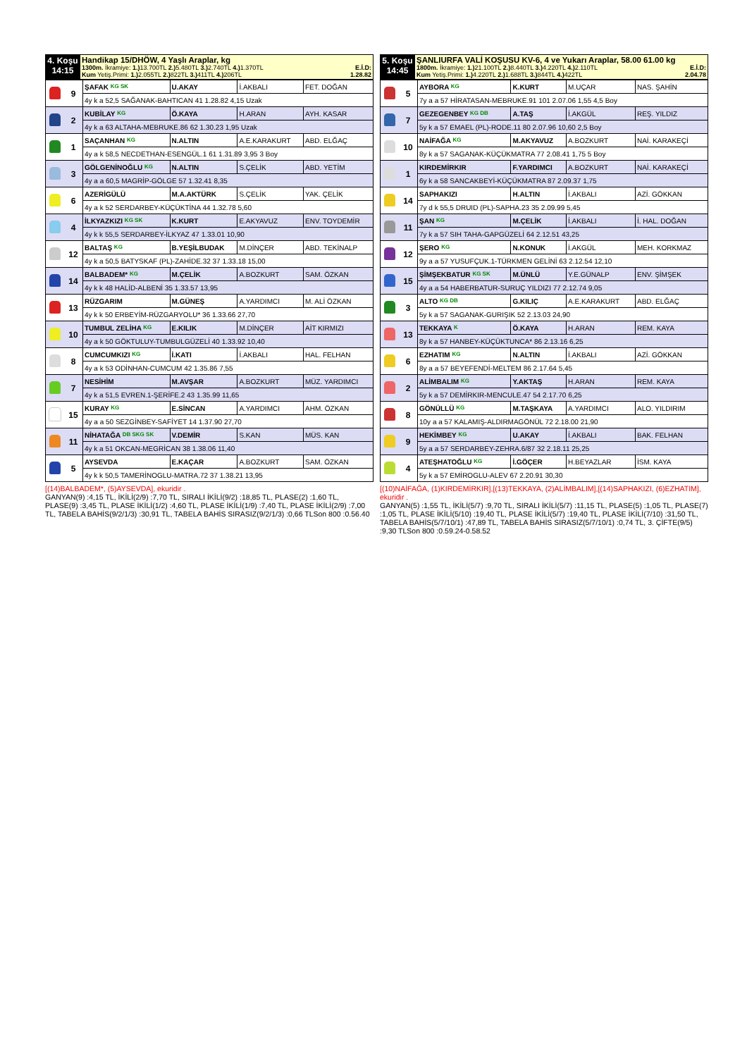| 4. Koşu 14:15 | Handikap 15/DHÖW, 4 Yaşlı Araplar, kg 1300m. İkramiye: 1.) 13.700TL 2.) 5.480TL 3.) 2.740TL 4.) 1.370TL E.İ.D: Kum Yetiş.Primi: 1.) 2.055TL 2.) 822TL 3.) 411TL 4.) 206TL 1.28.82 |
| | 9 | ŞAFAK <sup>KG SK</sup> | U.AKAY | İ.AKBALI | FET. DOĞAN |
| | | 4y k a 52,5 SAĞANAK-BAHTICAN 41 1.28.82 4,15 Uzak | | | |
| | 2 | KUBİLAY <sup>KG</sup> | Ö.KAYA | H.ARAN | AYH. KASAR |
| | | 4y k a 63 ALTAHA-MEBRUKE.86 62 1.30.23 1,95 Uzak | | | |
| | 1 | SAÇANHAN <sup>KG</sup> | N.ALTIN | A.E.KARAKURT | ABD. ELĞAÇ |
| | | 4y a k 58,5 NECDETHAN-ESENGÜL.1 61 1.31.89 3,95 3 Boy | | | |
| | 3 | GÖLGENİNOĞLU <sup>KG</sup> | N.ALTIN | S.ÇELİK | ABD. YETİM |
| | | 4y a a 60,5 MAGRİP-GÖLGE 57 1.32.41 8,35 | | | |
| | 6 | AZERİGÜLÜ | M.A.AKTÜRK | S.ÇELİK | YAK. ÇELİK |
| | | 4y a k 52 SERDARBEY-KÜÇÜKTİNA 44 1.32.78 5,60 | | | |
| | 4 | İLKYAZKIZI <sup>KG SK</sup> | K.KURT | E.AKYAVUZ | ENV. TOYDEMİR |
| | | 4y k k 55,5 SERDARBEY-İLKYAZ 47 1.33.01 10,90 | | | |
| | 12 | BALTAŞ <sup>KG</sup> | B.YEŞİLBUDAK | M.DİNÇER | ABD. TEKİNALP |
| | | 4y k a 50,5 BATYSKAF (PL)-ZAHİDE.32 37 1.33.18 15,00 | | | |
| | 14 | BALBADEM* <sup>KG</sup> | M.ÇELİK | A.BOZKURT | SAM. ÖZKAN |
| | | 4y k k 48 HALİD-ALBENİ 35 1.33.57 13,95 | | | |
| | 13 | RÜZGARIM | M.GÜNEŞ | A.YARDIMCI | M. ALİ ÖZKAN |
| | | 4y k k 50 ERBEYİM-RÜZGARYOLU* 36 1.33.66 27,70 | | | |
| | 10 | TUMBUL ZELİHA <sup>KG</sup> | E.KILIK | M.DİNÇER | AİT KIRMIZI |
| | | 4y a k 50 GÖKTULUY-TUMBULGÜZELİ 40 1.33.92 10,40 | | | |
| | 8 | CUMCUMKIZI <sup>KG</sup> | İ.KATI | İ.AKBALI | HAL. FELHAN |
| | | 4y a k 53 ODİNHAN-CUMCUM 42 1.35.86 7,55 | | | |
| | 7 | NESİHİM | M.AVŞAR | A.BOZKURT | MÜZ. YARDIMCI |
| | | 4y k a 51,5 EVREN.1-ŞERİFE.2 43 1.35.99 11,65 | | | |
| | 15 | KURAY <sup>KG</sup> | E.SİNCAN | A.YARDIMCI | AHM. ÖZKAN |
| | | 4y a a 50 SEZGİNBEY-SAFİYET 14 1.37.90 27,70 | | | |
| | 11 | NİHATAĞA <sup>DB SKG SK</sup> | V.DEMİR | S.KAN | MÜS. KAN |
| | | 4y k a 51 OKCAN-MEGRİCAN 38 1.38.06 11,40 | | | |
| | 5 | AYSEVDA | E.KAÇAR | A.BOZKURT | SAM. ÖZKAN |
| | | 4y k k 50,5 TAMERİNOGLU-MATRA.72 37 1.38.21 13,95 | | | |
[(14)BALBADEM*, (5)AYSEVDA], ekuridir .
GANYAN(9) :4,15 TL, İKİLİ(2/9) :7,70 TL, SIRALI İKİLİ(9/2) :18,85 TL, PLASE(2) :1,60 TL, PLASE(9) :3,45 TL, PLASE İKİLİ(1/2) :4,60 TL, PLASE İKİLİ(1/9) :7,40 TL, PLASE İKİLİ(2/9) :7,00 TL, TABELA BAHİS(9/2/1/3) :30,91 TL, TABELA BAHİS SIRASIZ(9/2/1/3) :0,66 TLSon 800 :0.56.40
| 5. Koşu 14:45 | ŞANLIURFA VALİ KOŞUSU KV-6, 4 ve Yukarı Araplar, 58.00 61.00 kg 1800m. İkramiye: 1.) 21.100TL 2.) 8.440TL 3.) 4.220TL 4.) 2.110TL E.İ.D: Kum Yetiş.Primi: 1.) 4.220TL 2.) 1.688TL 3.) 844TL 4.) 422TL 2.04.78 |
| | 5 | AYBORA <sup>KG</sup> | K.KURT | M.UÇAR | NAS. ŞAHİN |
| | | 7y a a 57 HİRATASAN-MEBRUKE.91 101 2.07.06 1,55 4,5 Boy | | | |
| | 7 | GEZEGENBEY <sup>KG DB</sup> | A.TAŞ | İ.AKGÜL | REŞ. YILDIZ |
| | | 5y k a 57 EMAEL (PL)-RODE.11 80 2.07.96 10,60 2,5 Boy | | | |
| | 10 | NAİFAĞA <sup>KG</sup> | M.AKYAVUZ | A.BOZKURT | NAİ. KARAKEÇİ |
| | | 8y k a 57 SAGANAK-KÜÇÜKMATRA 77 2.08.41 1,75 5 Boy | | | |
| | 1 | KIRDEMİRKIR | F.YARDIMCI | A.BOZKURT | NAİ. KARAKEÇİ |
| | | 6y k a 58 SANCAKBEYİ-KÜÇÜKMATRA 87 2.09.37 1,75 | | | |
| | 14 | SAPHAKIZI | H.ALTIN | İ.AKBALI | AZİ. GÖKKAN |
| | | 7y d k 55,5 DRUID (PL)-SAPHA.23 35 2.09.99 5,45 | | | |
| | 11 | ŞAN <sup>KG</sup> | M.ÇELİK | İ.AKBALI | İ. HAL. DOĞAN |
| | | 7y k a 57 SIH TAHA-GAPGÜZELİ 64 2.12.51 43,25 | | | |
| | 12 | ŞERO <sup>KG</sup> | N.KONUK | İ.AKGÜL | MEH. KORKMAZ |
| | | 9y a a 57 YUSUFÇUK.1-TÜRKMEN GELİNİ 63 2.12.54 12,10 | | | |
| | 15 | ŞİMŞEKBATUR <sup>KG SK</sup> | M.ÜNLÜ | Y.E.GÜNALP | ENV. ŞİMŞEK |
| | | 4y a a 54 HABERBATUR-SURUÇ YILDIZI 77 2.12.74 9,05 | | | |
| | 3 | ALTO <sup>KG DB</sup> | G.KILIÇ | A.E.KARAKURT | ABD. ELĞAÇ |
| | | 5y k a 57 SAGANAK-GURIŞIK 52 2.13.03 24,90 | | | |
| | 13 | TEKKAYA <sup>K</sup> | Ö.KAYA | H.ARAN | REM. KAYA |
| | | 8y k a 57 HANBEY-KÜÇÜKTUNCA* 86 2.13.16 6,25 | | | |
| | 6 | EZHATIM <sup>KG</sup> | N.ALTIN | İ.AKBALI | AZİ. GÖKKAN |
| | | 8y a a 57 BEYEFENDİ-MELTEM 86 2.17.64 5,45 | | | |
| | 2 | ALİMBALIM <sup>KG</sup> | Y.AKTAŞ | H.ARAN | REM. KAYA |
| | | 5y k a 57 DEMİRKIR-MENCULE.47 54 2.17.70 6,25 | | | |
| | 8 | GÖNÜLLÜ <sup>KG</sup> | M.TAŞKAYA | A.YARDIMCI | ALO. YILDIRIM |
| | | 10y a a 57 KALAMIŞ-ALDIRMAGÖNÜL 72 2.18.00 21,90 | | | |
| | 9 | HEKİMBEY <sup>KG</sup> | U.AKAY | İ.AKBALI | BAK. FELHAN |
| | | 5y a a 57 SERDARBEY-ZEHRA.6/87 32 2.18.11 25,25 | | | |
| | 4 | ATEŞHATOĞLU <sup>KG</sup> | İ.GÖÇER | H.BEYAZLAR | İSM. KAYA |
| | | 5y k a 57 EMİROGLU-ALEV 67 2.20.91 30,30 | | | |
[(10)NAİFAĞA, (1)KIRDEMİRKIR],[(13)TEKKAYA, (2)ALİMBALIM],[(14)SAPHAKIZI, (6)EZHATIM], ekuridir .
GANYAN(5) :1,55 TL, İKİLİ(5/7) :9,70 TL, SIRALI İKİLİ(5/7) :11,15 TL, PLASE(5) :1,05 TL, PLASE(7) :1,05 TL, PLASE İKİLİ(5/10) :19,40 TL, PLASE İKİLİ(5/7) :19,40 TL, PLASE İKİLİ(7/10) :31,50 TL, TABELA BAHİS(5/7/10/1) :47,89 TL, TABELA BAHİS SIRASIZ(5/7/10/1) :0,74 TL, 3. ÇİFTE(9/5) :9,30 TLSon 800 :0.59.24-0.58.52